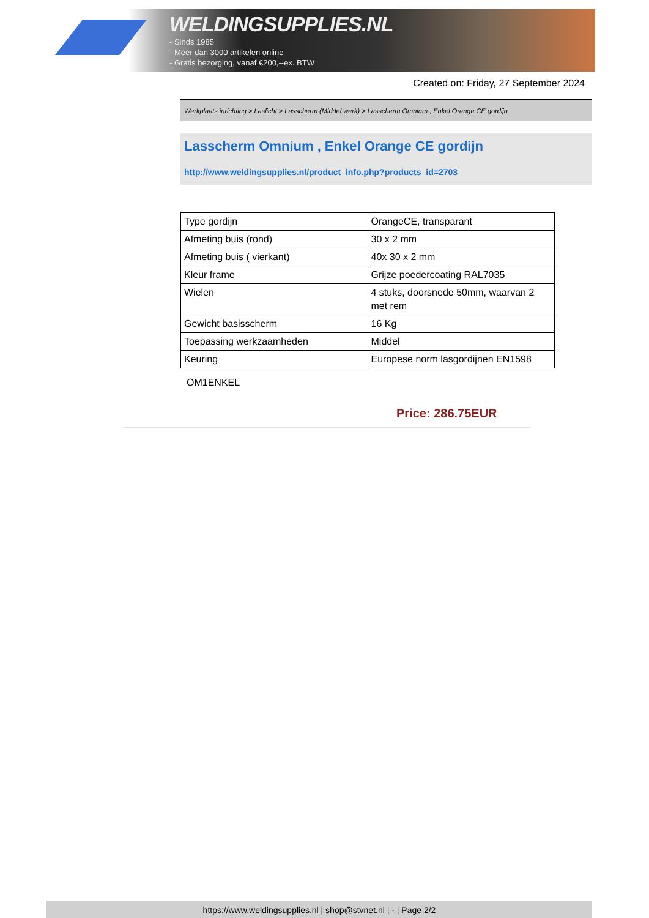WELDINGSUPPLIES.NL
- Sinds 1985
- Méér dan 3000 artikelen online
- Gratis bezorging, vanaf €200,--ex. BTW
Created on: Friday, 27 September 2024
Werkplaats inrichting > Laslicht > Lasscherm (Middel werk) > Lasscherm Omnium , Enkel Orange CE gordijn
Lasscherm Omnium , Enkel Orange CE gordijn
http://www.weldingsupplies.nl/product_info.php?products_id=2703
| Type gordijn | OrangeCE, transparant |
| Afmeting buis (rond) | 30 x 2 mm |
| Afmeting buis ( vierkant) | 40x 30 x 2 mm |
| Kleur frame | Grijze poedercoating RAL7035 |
| Wielen | 4 stuks, doorsnede 50mm, waarvan 2 met rem |
| Gewicht basisscherm | 16 Kg |
| Toepassing werkzaamheden | Middel |
| Keuring | Europese norm lasgordijnen EN1598 |
OM1ENKEL
Price: 286.75EUR
https://www.weldingsupplies.nl | shop@stvnet.nl | - | Page 2/2